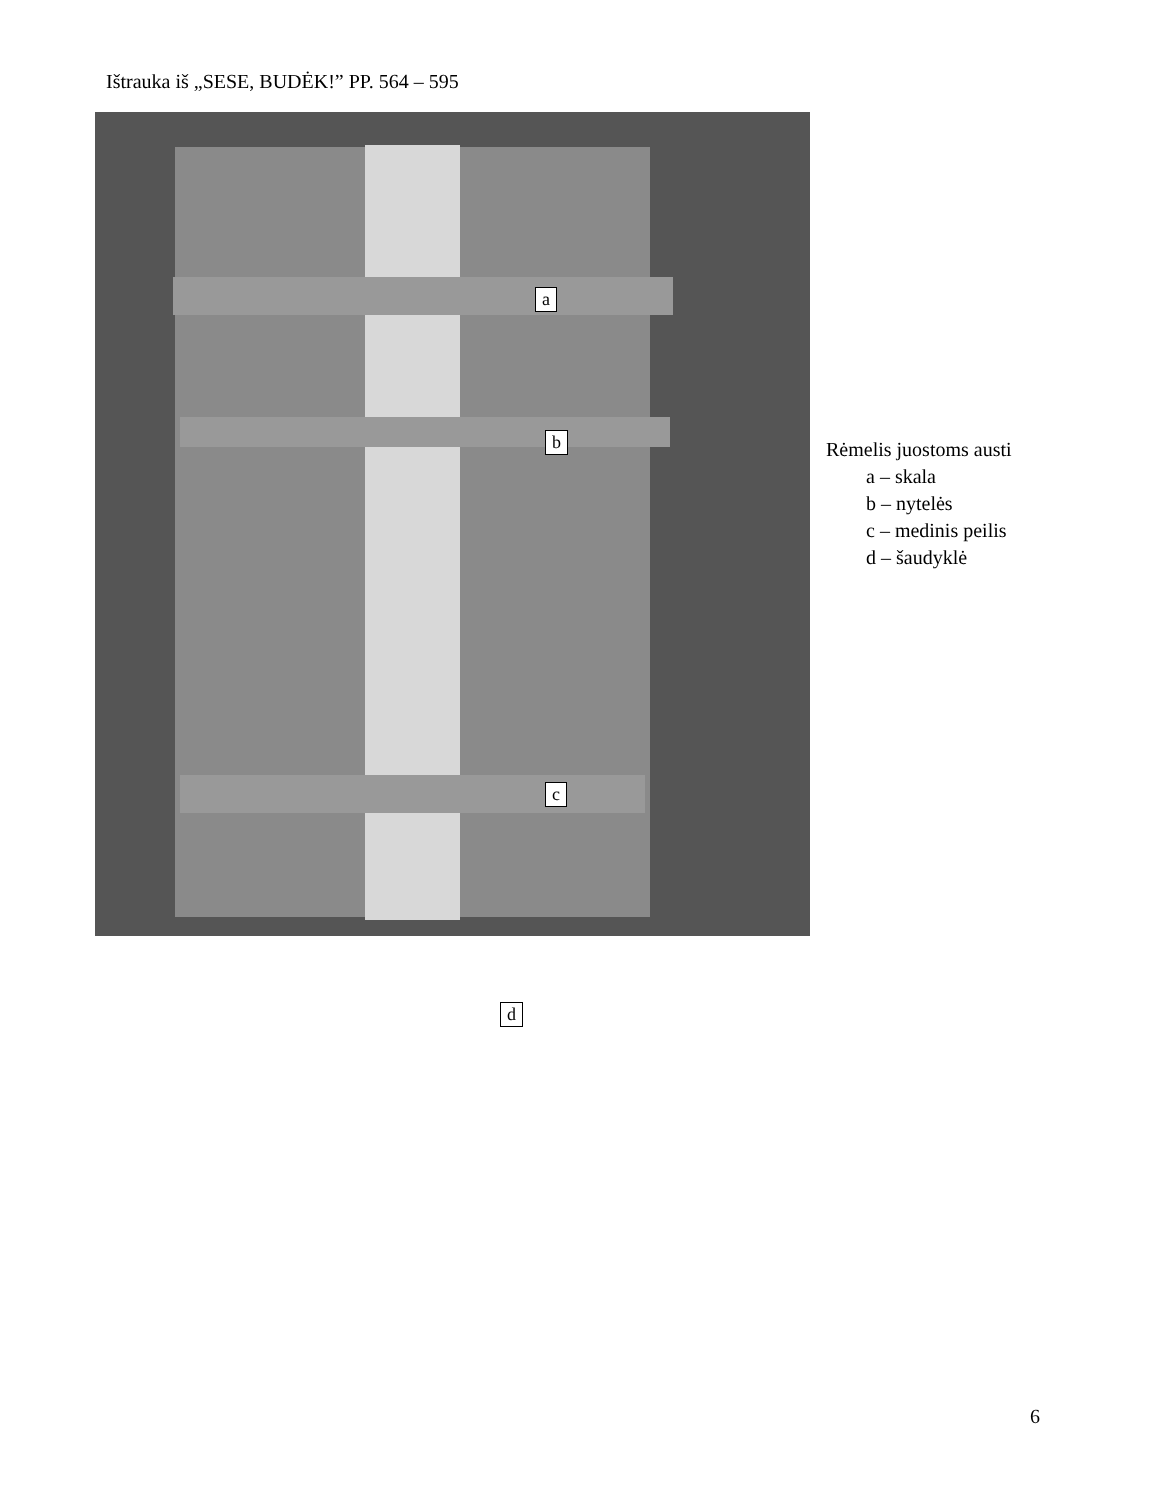Ištrauka iš „SESE, BUDĖK!” PP. 564 – 595
a
b
c
d
Rėmelis juostoms austi
a – skala
b – nytelės
c – medinis peilis
d – šaudyklė
6